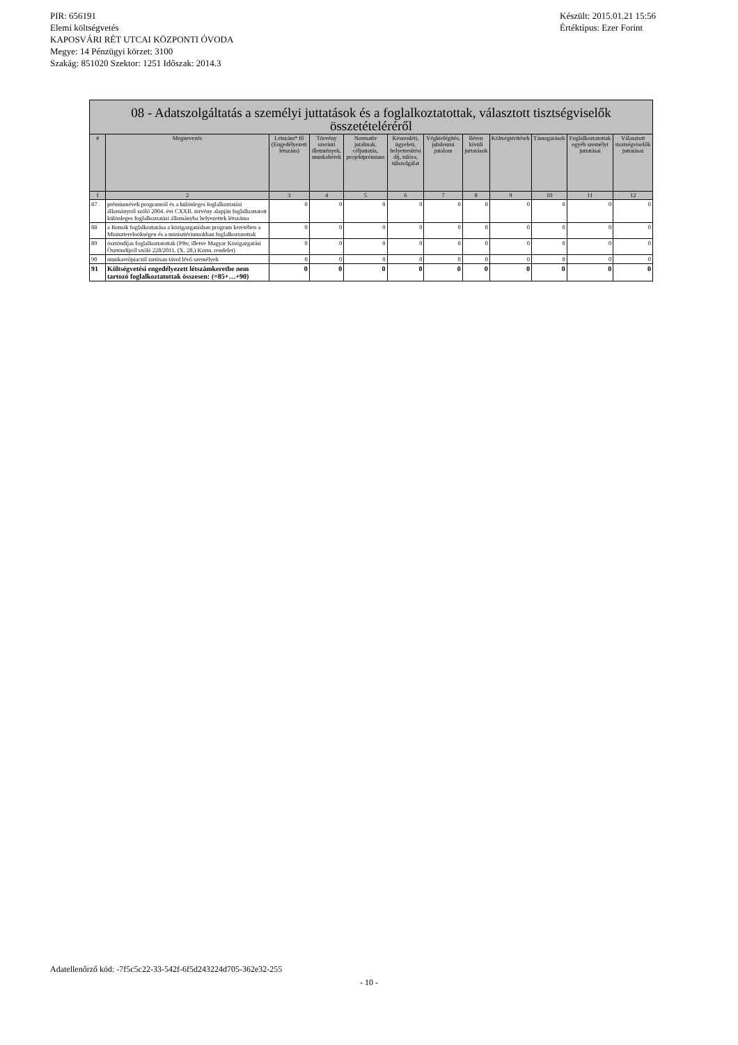PIR: 656191
Elemi költségvetés
KAPOSVÁRI RÉT UTCAI KÖZPONTI ÓVODA
Megye: 14 Pénzügyi körzet: 3100
Szakág: 851020 Szektor: 1251 Időszak: 2014.3
Készült: 2015.01.21 15:56
Értéktípus: Ezer Forint
| 08 - Adatszolgáltatás a személyi juttatások és a foglalkoztatottak, választott tisztségviselők összetételéréről | | | | | | | | | | | |
| --- | --- | --- | --- | --- | --- | --- | --- | --- | --- | --- | --- |
| # | Megnevezés | Létszám* fő (Engedélyezett létszám) | Törvény szerinti illetmények, munkabérek | Normatív jutalmak, céljuttatás, projektprémium | Készenléti, ügyeleti, helyettesítési díj, túlóra, túlszolgálat | Végkielégítés, jubileumi jutalom | Béren kívüli juttatások | Költségtérítések | Támogatások | Foglalkoztatottak egyéb személyi juttatásai | Választott tisztségviselők juttatásai |
| 1 | 2 | 3 | 4 | 5 | 6 | 7 | 8 | 9 | 10 | 11 | 12 |
| 87 | prémiumévek programról és a különleges foglalkoztatási állományról szóló 2004. évi CXXII. törvény alapján foglalkoztatott különleges foglalkoztatási állományba helyezettek létszáma | 0 | 0 | 0 | 0 | 0 | 0 | 0 | 0 | 0 | 0 |
| 88 | a Romák foglalkoztatása a közigazgatásban program keretében a Miniszterelnökségen és a minisztériumokban foglalkoztatottak | 0 | 0 | 0 | 0 | 0 | 0 | 0 | 0 | 0 | 0 |
| 89 | ösztöndíjas foglalkoztatottak (Pftv, illetve Magyar Közigazgatási Ösztöndíjról szóló 228/2011. (X. 28.) Korm. rendelet) | 0 | 0 | 0 | 0 | 0 | 0 | 0 | 0 | 0 | 0 |
| 90 | munkaerőpiactól tartósan távol lévő személyek | 0 | 0 | 0 | 0 | 0 | 0 | 0 | 0 | 0 | 0 |
| 91 | Költségvetési engedélyezett létszámkeretbe nem tartozó foglalkoztatottak összesen: (=85+…+90) | 0 | 0 | 0 | 0 | 0 | 0 | 0 | 0 | 0 | 0 |
Adatellenőrző kód: -7f5c5c22-33-542f-6f5d243224d705-362e32-255
- 10 -